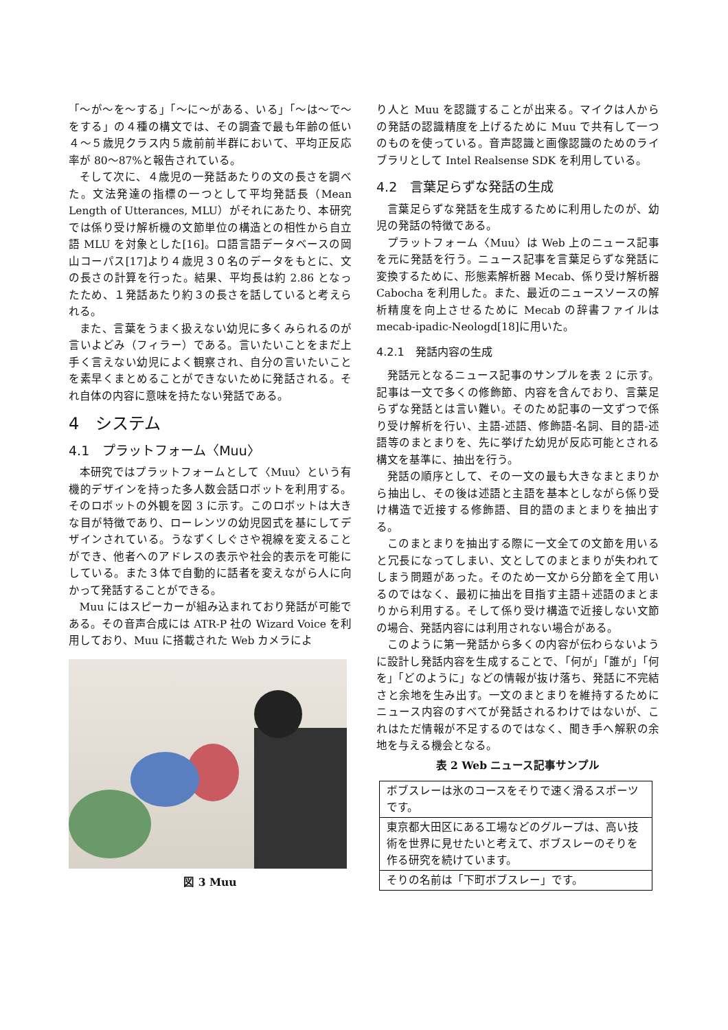「〜が〜を〜する」「〜に〜がある、いる」「〜は〜で〜をする」の４種の構文では、その調査で最も年齢の低い４〜５歳児クラス内５歳前前半群において、平均正反応率が 80〜87%と報告されている。
そして次に、４歳児の一発話あたりの文の長さを調べた。文法発達の指標の一つとして平均発話長（Mean Length of Utterances, MLU）がそれにあたり、本研究では係り受け解析機の文節単位の構造との相性から自立語 MLU を対象とした[16]。ロ語言語データベースの岡山コーパス[17]より４歳児３０名のデータをもとに、文の長さの計算を行った。結果、平均長は約 2.86 となったため、１発話あたり約３の長さを話していると考えられる。
また、言葉をうまく扱えない幼児に多くみられるのが言いよどみ（フィラー）である。言いたいことをまだ上手く言えない幼児によく観察され、自分の言いたいことを素早くまとめることができないために発話される。それ自体の内容に意味を持たない発話である。
4　システム
4.1　プラットフォーム〈Muu〉
本研究ではプラットフォームとして〈Muu〉という有機的デザインを持った多人数会話ロボットを利用する。そのロボットの外観を図 3 に示す。このロボットは大きな目が特徴であり、ローレンツの幼児図式を基にしてデザインされている。うなずくしぐさや視線を変えることができ、他者へのアドレスの表示や社会的表示を可能にしている。また３体で自動的に話者を変えながら人に向かって発話することができる。
Muu にはスピーカーが組み込まれており発話が可能である。その音声合成には ATR-P 社の Wizard Voice を利用しており、Muu に搭載された Web カメラによ
図 3 Muu
り人と Muu を認識することが出来る。マイクは人からの発話の認識精度を上げるために Muu で共有して一つのものを使っている。音声認識と画像認識のためのライブラリとして Intel Realsense SDK を利用している。
4.2　言葉足らずな発話の生成
言葉足らずな発話を生成するために利用したのが、幼児の発話の特徴である。
プラットフォーム〈Muu〉は Web 上のニュース記事を元に発話を行う。ニュース記事を言葉足らずな発話に変換するために、形態素解析器 Mecab、係り受け解析器 Cabocha を利用した。また、最近のニュースソースの解析精度を向上させるために Mecab の辞書ファイルは mecab-ipadic-Neologd[18]に用いた。
4.2.1　発話内容の生成
発話元となるニュース記事のサンプルを表 2 に示す。記事は一文で多くの修飾節、内容を含んでおり、言葉足らずな発話とは言い難い。そのため記事の一文ずつで係り受け解析を行い、主語-述語、修飾語-名詞、目的語-述語等のまとまりを、先に挙げた幼児が反応可能とされる構文を基準に、抽出を行う。
発話の順序として、その一文の最も大きなまとまりから抽出し、その後は述語と主語を基本としながら係り受け構造で近接する修飾語、目的語のまとまりを抽出する。
このまとまりを抽出する際に一文全ての文節を用いると冗長になってしまい、文としてのまとまりが失われてしまう問題があった。そのため一文から分節を全て用いるのではなく、最初に抽出を目指す主語＋述語のまとまりから利用する。そして係り受け構造で近接しない文節の場合、発話内容には利用されない場合がある。
このように第一発話から多くの内容が伝わらないように設計し発話内容を生成することで､「何が｣「誰が」「何を」「どのように」などの情報が抜け落ち、発話に不完結さと余地を生み出す。一文のまとまりを維持するためにニュース内容のすべてが発話されるわけではないが、これはただ情報が不足するのではなく、聞き手へ解釈の余地を与える機会となる。
表 2 Web ニュース記事サンプル
| ボブスレーは氷のコースをそりで速く滑るスポーツです。 |
| 東京都大田区にある工場などのグループは、高い技術を世界に見せたいと考えて、ボブスレーのそりを作る研究を続けています。 |
| そりの名前は「下町ボブスレー」です。 |